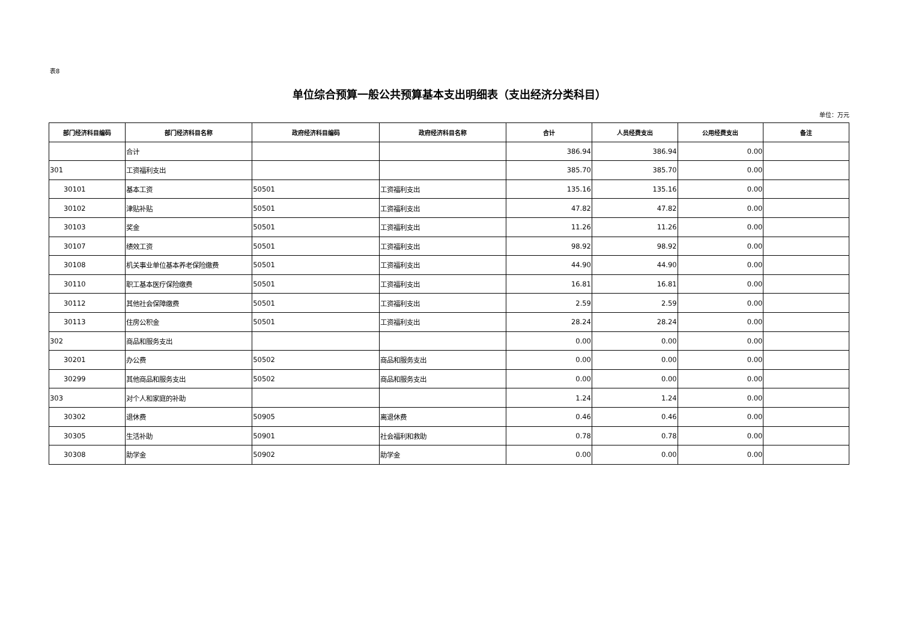表8
单位综合预算一般公共预算基本支出明细表（支出经济分类科目）
单位：万元
| 部门经济科目编码 | 部门经济科目名称 | 政府经济科目编码 | 政府经济科目名称 | 合计 | 人员经费支出 | 公用经费支出 | 备注 |
| --- | --- | --- | --- | --- | --- | --- | --- |
| | 合计 | | | 386.94 | 386.94 | 0.00 | |
| 301 | 工资福利支出 | | | 385.70 | 385.70 | 0.00 | |
| 30101 | 基本工资 | 50501 | 工资福利支出 | 135.16 | 135.16 | 0.00 | |
| 30102 | 津贴补贴 | 50501 | 工资福利支出 | 47.82 | 47.82 | 0.00 | |
| 30103 | 奖金 | 50501 | 工资福利支出 | 11.26 | 11.26 | 0.00 | |
| 30107 | 绩效工资 | 50501 | 工资福利支出 | 98.92 | 98.92 | 0.00 | |
| 30108 | 机关事业单位基本养老保险缴费 | 50501 | 工资福利支出 | 44.90 | 44.90 | 0.00 | |
| 30110 | 职工基本医疗保险缴费 | 50501 | 工资福利支出 | 16.81 | 16.81 | 0.00 | |
| 30112 | 其他社会保障缴费 | 50501 | 工资福利支出 | 2.59 | 2.59 | 0.00 | |
| 30113 | 住房公积金 | 50501 | 工资福利支出 | 28.24 | 28.24 | 0.00 | |
| 302 | 商品和服务支出 | | | 0.00 | 0.00 | 0.00 | |
| 30201 | 办公费 | 50502 | 商品和服务支出 | 0.00 | 0.00 | 0.00 | |
| 30299 | 其他商品和服务支出 | 50502 | 商品和服务支出 | 0.00 | 0.00 | 0.00 | |
| 303 | 对个人和家庭的补助 | | | 1.24 | 1.24 | 0.00 | |
| 30302 | 退休费 | 50905 | 离退休费 | 0.46 | 0.46 | 0.00 | |
| 30305 | 生活补助 | 50901 | 社会福利和救助 | 0.78 | 0.78 | 0.00 | |
| 30308 | 助学金 | 50902 | 助学金 | 0.00 | 0.00 | 0.00 | |